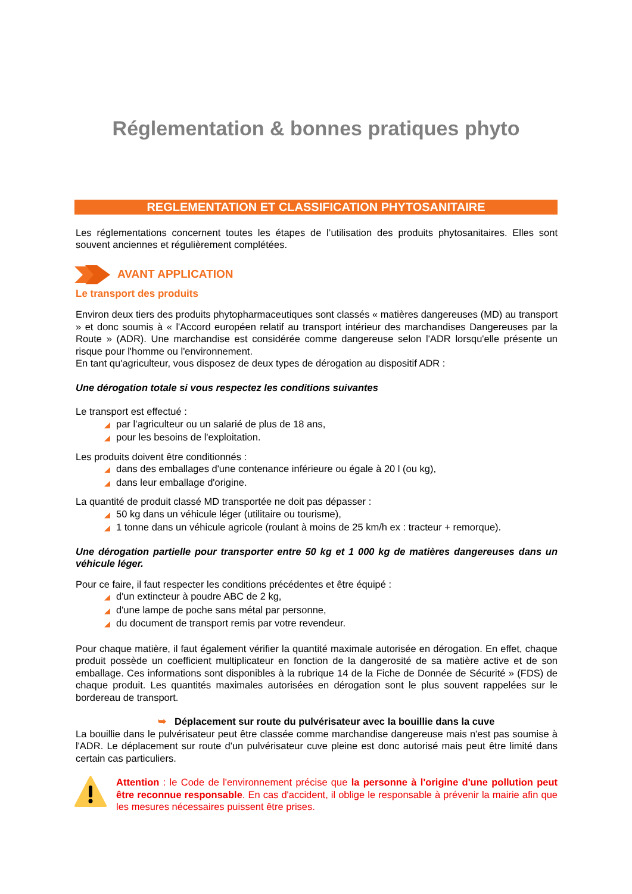Réglementation & bonnes pratiques phyto
REGLEMENTATION ET CLASSIFICATION PHYTOSANITAIRE
Les réglementations concernent toutes les étapes de l’utilisation des produits phytosanitaires. Elles sont souvent anciennes et régulièrement complétées.
AVANT APPLICATION
Le transport des produits
Environ deux tiers des produits phytopharmaceutiques sont classés « matières dangereuses (MD) au transport » et donc soumis à « l'Accord européen relatif au transport intérieur des marchandises Dangereuses par la Route » (ADR). Une marchandise est considérée comme dangereuse selon l'ADR lorsqu'elle présente un risque pour l'homme ou l'environnement.
En tant qu'agriculteur, vous disposez de deux types de dérogation au dispositif ADR :
Une dérogation totale si vous respectez les conditions suivantes
Le transport est effectué :
◢ par l’agriculteur ou un salarié de plus de 18 ans,
◢ pour les besoins de l'exploitation.
Les produits doivent être conditionnés :
◢ dans des emballages d'une contenance inférieure ou égale à 20 l (ou kg),
◢ dans leur emballage d'origine.
La quantité de produit classé MD transportée ne doit pas dépasser :
◢ 50 kg dans un véhicule léger (utilitaire ou tourisme),
◢ 1 tonne dans un véhicule agricole (roulant à moins de 25 km/h ex : tracteur + remorque).
Une dérogation partielle pour transporter entre 50 kg et 1 000 kg de matières dangereuses dans un véhicule léger.
Pour ce faire, il faut respecter les conditions précédentes et être équipé :
◢ d'un extincteur à poudre ABC de 2 kg,
◢ d'une lampe de poche sans métal par personne,
◢ du document de transport remis par votre revendeur.
Pour chaque matière, il faut également vérifier la quantité maximale autorisée en dérogation. En effet, chaque produit possède un coefficient multiplicateur en fonction de la dangerosité de sa matière active et de son emballage. Ces informations sont disponibles à la rubrique 14 de la Fiche de Donnée de Sécurité » (FDS) de chaque produit. Les quantités maximales autorisées en dérogation sont le plus souvent rappelées sur le bordereau de transport.
➥ Déplacement sur route du pulvérisateur avec la bouillie dans la cuve
La bouillie dans le pulvérisateur peut être classée comme marchandise dangereuse mais n'est pas soumise à l'ADR. Le déplacement sur route d'un pulvérisateur cuve pleine est donc autorisé mais peut être limité dans certain cas particuliers.
Attention : le Code de l'environnement précise que la personne à l'origine d'une pollution peut être reconnue responsable. En cas d'accident, il oblige le responsable à prévenir la mairie afin que les mesures nécessaires puissent être prises.